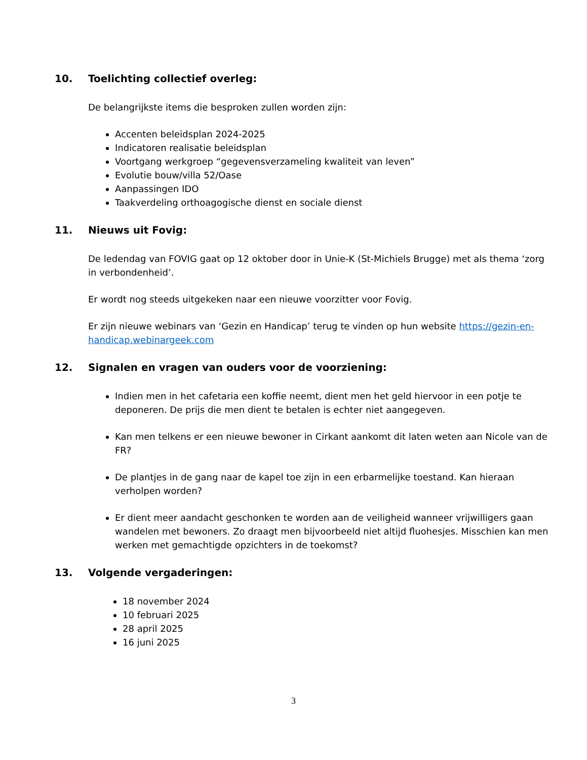10. Toelichting collectief overleg:
De belangrijkste items die besproken zullen worden zijn:
Accenten beleidsplan 2024-2025
Indicatoren realisatie beleidsplan
Voortgang werkgroep “gegevensverzameling kwaliteit van leven”
Evolutie bouw/villa 52/Oase
Aanpassingen IDO
Taakverdeling orthoagogische dienst en sociale dienst
11. Nieuws uit Fovig:
De ledendag van FOVIG gaat op 12 oktober door in Unie-K (St-Michiels Brugge) met als thema ‘zorg in verbondenheid’.
Er wordt nog steeds uitgekeken naar een nieuwe voorzitter voor Fovig.
Er zijn nieuwe webinars van ‘Gezin en Handicap’ terug te vinden op hun website https://gezin-en-handicap.webinargeek.com
12. Signalen en vragen van ouders voor de voorziening:
Indien men in het cafetaria een koffie neemt, dient men het geld hiervoor in een potje te deponeren. De prijs die men dient te betalen is echter niet aangegeven.
Kan men telkens er een nieuwe bewoner in Cirkant aankomt dit laten weten aan Nicole van de FR?
De plantjes in de gang naar de kapel toe zijn in een erbarmelijke toestand. Kan hieraan verholpen worden?
Er dient meer aandacht geschonken te worden aan de veiligheid wanneer vrijwilligers gaan wandelen met bewoners. Zo draagt men bijvoorbeeld niet altijd fluohesjes. Misschien kan men werken met gemachtigde opzichters in de toekomst?
13. Volgende vergaderingen:
18 november 2024
10 februari 2025
28 april 2025
16 juni 2025
3